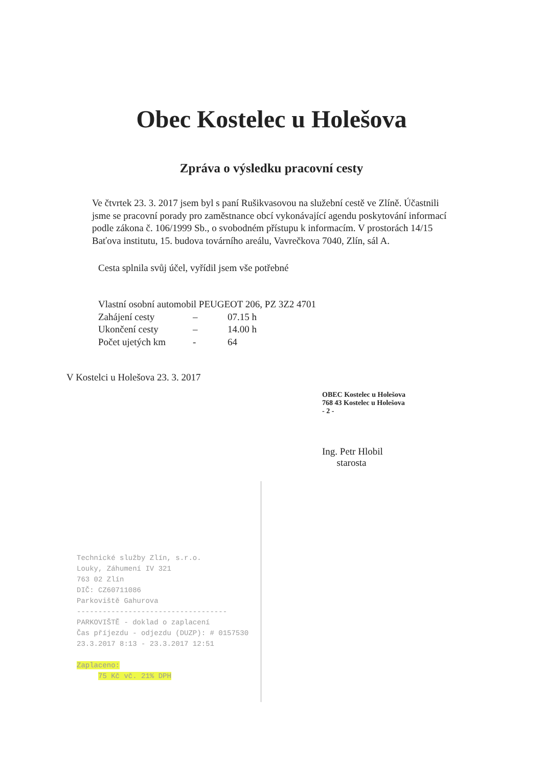Obec Kostelec u Holešova
Zpráva o výsledku pracovní cesty
Ve čtvrtek 23. 3. 2017 jsem byl s paní Rušikvasovou na služební cestě ve Zlíně. Účastnili jsme se pracovní porady pro zaměstnance obcí vykonávající agendu poskytování informací podle zákona č. 106/1999 Sb., o svobodném přístupu k informacím. V prostorách 14/15 Baťova institutu, 15. budova továrního areálu, Vavrečkova 7040, Zlín, sál A.
Cesta splnila svůj účel, vyřídil jsem vše potřebné
Vlastní osobní automobil PEUGEOT 206, PZ 3Z2 4701
Zahájení cesty – 07.15 h
Ukončení cesty – 14.00 h
Počet ujetých km - 64
V Kostelci u Holešova 23. 3. 2017
OBEC Kostelec u Holešova
768 43 Kostelec u Holešova
- 2 -
Ing. Petr Hlobil
starosta
Technické služby Zlín, s.r.o.
Louky, Záhumení IV 321
763 02 Zlín
DIČ: CZ60711086
Parkoviště Gahurova
-----------------------------------
PARKOVIŠTĚ - doklad o zaplacení
Čas příjezdu - odjezdu (DUZP): # 0157530
23.3.2017 8:13 - 23.3.2017 12:51
Zaplaceno:
75 Kč vč. 21% DPH